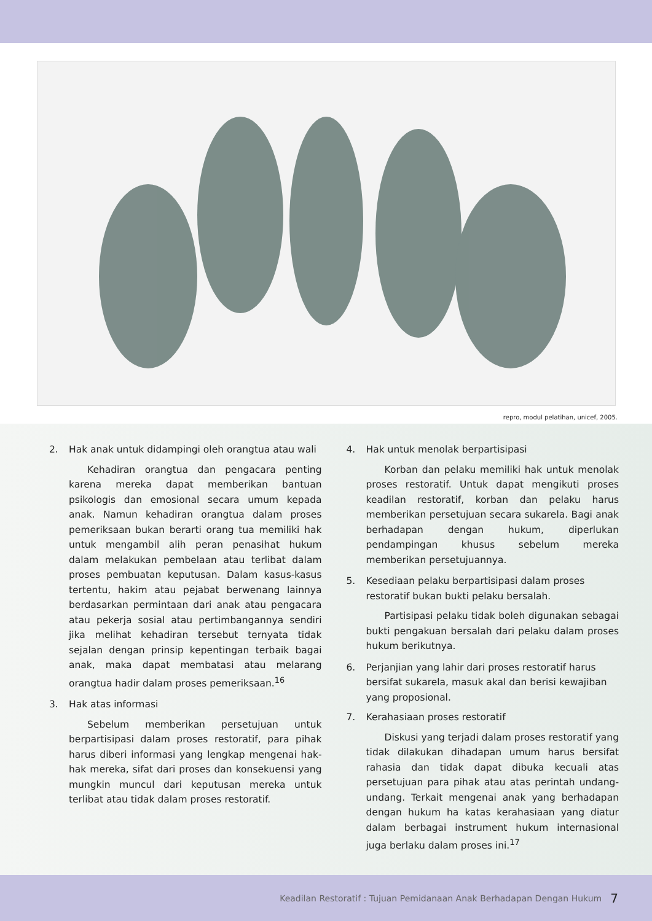repro, modul pelatihan, unicef, 2005.
2. Hak anak untuk didampingi oleh orangtua atau wali
Kehadiran orangtua dan pengacara penting karena mereka dapat memberikan bantuan psikologis dan emosional secara umum kepada anak. Namun kehadiran orangtua dalam proses pemeriksaan bukan berarti orang tua memiliki hak untuk mengambil alih peran penasihat hukum dalam melakukan pembelaan atau terlibat dalam proses pembuatan keputusan. Dalam kasus-kasus tertentu, hakim atau pejabat berwenang lainnya berdasarkan permintaan dari anak atau pengacara atau pekerja sosial atau pertimbangannya sendiri jika melihat kehadiran tersebut ternyata tidak sejalan dengan prinsip kepentingan terbaik bagai anak, maka dapat membatasi atau melarang orangtua hadir dalam proses pemeriksaan.<sup>16</sup>
3. Hak atas informasi
Sebelum memberikan persetujuan untuk berpartisipasi dalam proses restoratif, para pihak harus diberi informasi yang lengkap mengenai hak-hak mereka, sifat dari proses dan konsekuensi yang mungkin muncul dari keputusan mereka untuk terlibat atau tidak dalam proses restoratif.
4. Hak untuk menolak berpartisipasi
Korban dan pelaku memiliki hak untuk menolak proses restoratif. Untuk dapat mengikuti proses keadilan restoratif, korban dan pelaku harus memberikan persetujuan secara sukarela. Bagi anak berhadapan dengan hukum, diperlukan pendampingan khusus sebelum mereka memberikan persetujuannya.
5. Kesediaan pelaku berpartisipasi dalam proses restoratif bukan bukti pelaku bersalah.
Partisipasi pelaku tidak boleh digunakan sebagai bukti pengakuan bersalah dari pelaku dalam proses hukum berikutnya.
6. Perjanjian yang lahir dari proses restoratif harus bersifat sukarela, masuk akal dan berisi kewajiban yang proposional.
7. Kerahasiaan proses restoratif
Diskusi yang terjadi dalam proses restoratif yang tidak dilakukan dihadapan umum harus bersifat rahasia dan tidak dapat dibuka kecuali atas persetujuan para pihak atau atas perintah undang-undang. Terkait mengenai anak yang berhadapan dengan hukum ha katas kerahasiaan yang diatur dalam berbagai instrument hukum internasional juga berlaku dalam proses ini.<sup>17</sup>
Keadilan Restoratif : Tujuan Pemidanaan Anak Berhadapan Dengan Hukum 7